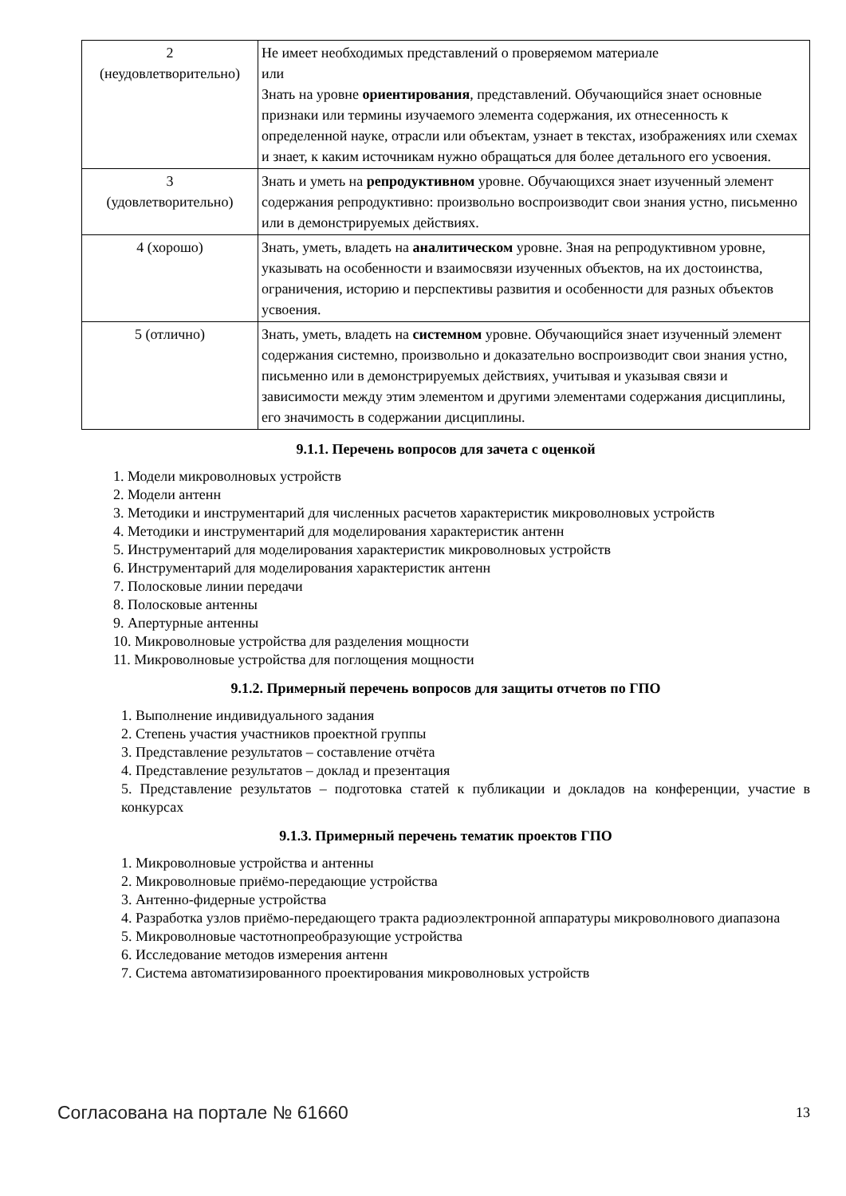| 2 (неудовлетворительно) | Не имеет необходимых представлений о проверяемом материале или Знать на уровне ориентирования , представлений. Обучающийся знает основные признаки или термины изучаемого элемента содержания, их отнесенность к определенной науке, отрасли или объектам, узнает в текстах, изображениях или схемах и знает, к каким источникам нужно обращаться для более детального его усвоения. |
| 3 (удовлетворительно) | Знать и уметь на репродуктивном уровне. Обучающихся знает изученный элемент содержания репродуктивно: произвольно воспроизводит свои знания устно, письменно или в демонстрируемых действиях. |
| 4 (хорошо) | Знать, уметь, владеть на аналитическом уровне. Зная на репродуктивном уровне, указывать на особенности и взаимосвязи изученных объектов, на их достоинства, ограничения, историю и перспективы развития и особенности для разных объектов усвоения. |
| 5 (отлично) | Знать, уметь, владеть на системном уровне. Обучающийся знает изученный элемент содержания системно, произвольно и доказательно воспроизводит свои знания устно, письменно или в демонстрируемых действиях, учитывая и указывая связи и зависимости между этим элементом и другими элементами содержания дисциплины, его значимость в содержании дисциплины. |
9.1.1. Перечень вопросов для зачета с оценкой
1. Модели микроволновых устройств
2. Модели антенн
3. Методики и инструментарий для численных расчетов характеристик микроволновых устройств
4. Методики и инструментарий для моделирования характеристик антенн
5. Инструментарий для моделирования характеристик микроволновых устройств
6. Инструментарий для моделирования характеристик антенн
7. Полосковые линии передачи
8. Полосковые антенны
9. Апертурные антенны
10. Микроволновые устройства для разделения мощности
11. Микроволновые устройства для поглощения мощности
9.1.2. Примерный перечень вопросов для защиты отчетов по ГПО
1. Выполнение индивидуального задания
2. Степень участия участников проектной группы
3. Представление результатов – составление отчёта
4. Представление результатов – доклад и презентация
5. Представление результатов – подготовка статей к публикации и докладов на конференции, участие в конкурсах
9.1.3. Примерный перечень тематик проектов ГПО
1. Микроволновые устройства и антенны
2. Микроволновые приёмо-передающие устройства
3. Антенно-фидерные устройства
4. Разработка узлов приёмо-передающего тракта радиоэлектронной аппаратуры микроволнового диапазона
5. Микроволновые частотнопреобразующие устройства
6. Исследование методов измерения антенн
7. Система автоматизированного проектирования микроволновых устройств
Согласована на портале № 61660 13